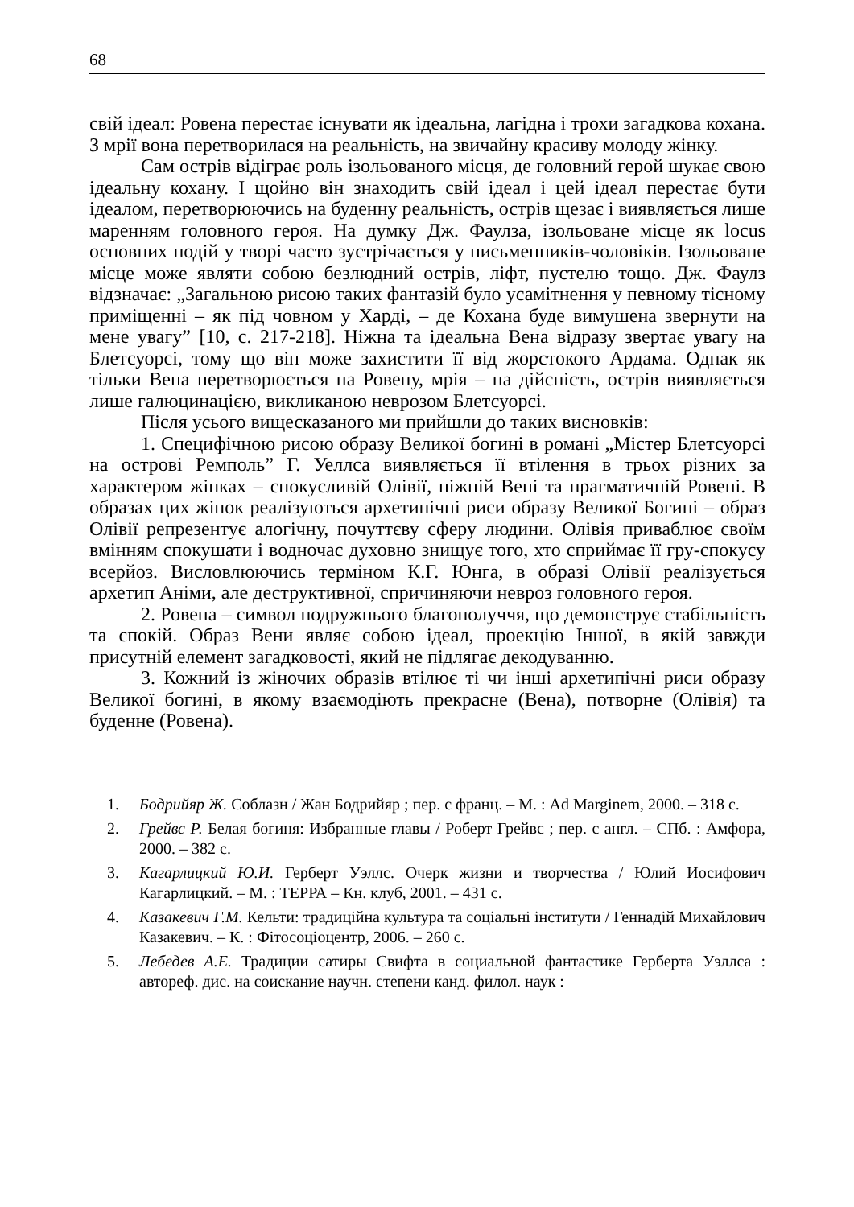68
свій ідеал: Ровена перестає існувати як ідеальна, лагідна і трохи загадкова кохана. З мрії вона перетворилася на реальність, на звичайну красиву молоду жінку.
Сам острів відіграє роль ізольованого місця, де головний герой шукає свою ідеальну кохану. І щойно він знаходить свій ідеал і цей ідеал перестає бути ідеалом, перетворюючись на буденну реальність, острів щезає і виявляється лише маренням головного героя. На думку Дж. Фаулза, ізольоване місце як locus основних подій у творі часто зустрічається у письменників-чоловіків. Ізольоване місце може являти собою безлюдний острів, ліфт, пустелю тощо. Дж. Фаулз відзначає: „Загальною рисою таких фантазій було усамітнення у певному тісному приміщенні – як під човном у Харді, – де Кохана буде вимушена звернути на мене увагу” [10, с. 217-218]. Ніжна та ідеальна Вена відразу звертає увагу на Блетсуорсі, тому що він може захистити її від жорстокого Ардама. Однак як тільки Вена перетворюється на Ровену, мрія – на дійсність, острів виявляється лише галюцинацією, викликаною неврозом Блетсуорсі.
Після усього вищесказаного ми прийшли до таких висновків:
1. Специфічною рисою образу Великої богині в романі „Містер Блетсуорсі на острові Ремполь” Г. Уеллса виявляється її втілення в трьох різних за характером жінках – спокусливій Олівії, ніжній Вені та прагматичній Ровені. В образах цих жінок реалізуються архетипічні риси образу Великої Богині – образ Олівії репрезентує алогічну, почуттєву сферу людини. Олівія приваблює своїм вмінням спокушати і водночас духовно знищує того, хто сприймає її гру-спокусу всерйоз. Висловлюючись терміном К.Г. Юнга, в образі Олівії реалізується архетип Аніми, але деструктивної, спричиняючи невроз головного героя.
2. Ровена – символ подружнього благополуччя, що демонструє стабільність та спокій. Образ Вени являє собою ідеал, проекцію Іншої, в якій завжди присутній елемент загадковості, який не підлягає декодуванню.
3. Кожний із жіночих образів втілює ті чи інші архетипічні риси образу Великої богині, в якому взаємодіють прекрасне (Вена), потворне (Олівія) та буденне (Ровена).
1. Бодрийяр Ж. Соблазн / Жан Бодрийяр ; пер. с франц. – М. : Ad Marginem, 2000. – 318 с.
2. Грейвс Р. Белая богиня: Избранные главы / Роберт Грейвс ; пер. с англ. – СПб. : Амфора, 2000. – 382 с.
3. Кагарлицкий Ю.И. Герберт Уэллс. Очерк жизни и творчества / Юлий Иосифович Кагарлицкий. – М. : ТЕРРА – Кн. клуб, 2001. – 431 с.
4. Казакевич Г.М. Кельти: традиційна культура та соціальні інститути / Геннадій Михайлович Казакевич. – К. : Фітосоціоцентр, 2006. – 260 с.
5. Лебедев А.Е. Традиции сатиры Свифта в социальной фантастике Герберта Уэллса : автореф. дис. на соискание научн. степени канд. филол. наук :